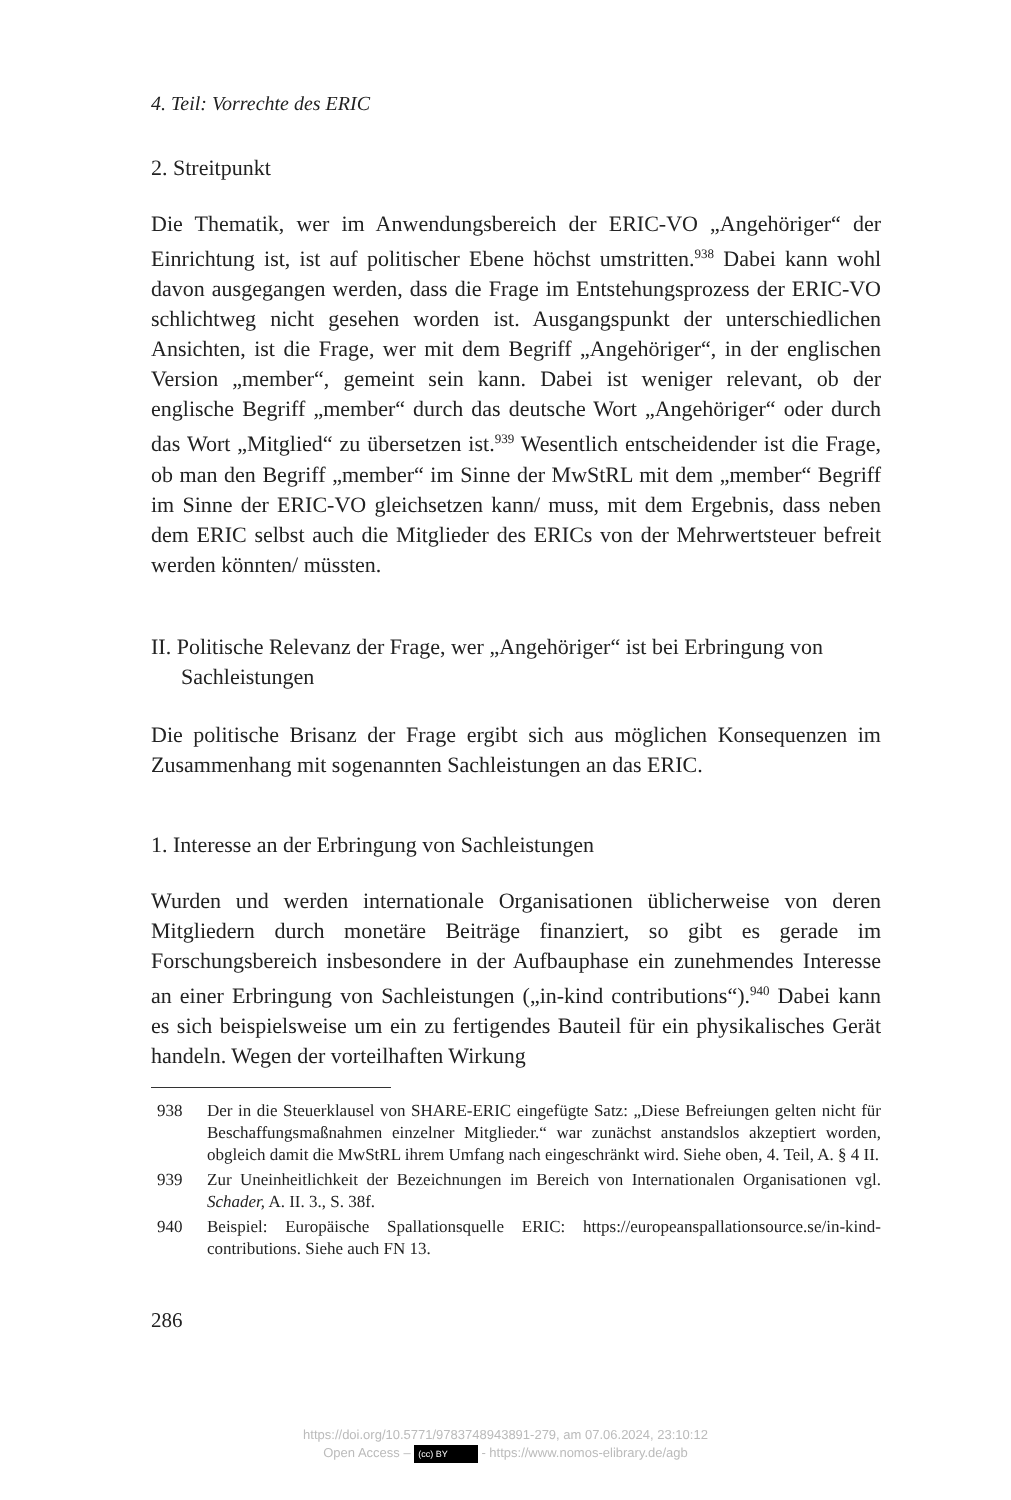4. Teil: Vorrechte des ERIC
2. Streitpunkt
Die Thematik, wer im Anwendungsbereich der ERIC-VO „Angehöriger“ der Einrichtung ist, ist auf politischer Ebene höchst umstritten.<sup>938</sup> Dabei kann wohl davon ausgegangen werden, dass die Frage im Entstehungsprozess der ERIC-VO schlichtweg nicht gesehen worden ist. Ausgangspunkt der unterschiedlichen Ansichten, ist die Frage, wer mit dem Begriff „Angehöriger“, in der englischen Version „member“, gemeint sein kann. Dabei ist weniger relevant, ob der englische Begriff „member“ durch das deutsche Wort „Angehöriger“ oder durch das Wort „Mitglied“ zu übersetzen ist.<sup>939</sup> Wesentlich entscheidender ist die Frage, ob man den Begriff „member“ im Sinne der MwStRL mit dem „member“ Begriff im Sinne der ERIC-VO gleichsetzen kann/ muss, mit dem Ergebnis, dass neben dem ERIC selbst auch die Mitglieder des ERICs von der Mehrwertsteuer befreit werden könnten/ müssten.
II. Politische Relevanz der Frage, wer „Angehöriger“ ist bei Erbringung von Sachleistungen
Die politische Brisanz der Frage ergibt sich aus möglichen Konsequenzen im Zusammenhang mit sogenannten Sachleistungen an das ERIC.
1. Interesse an der Erbringung von Sachleistungen
Wurden und werden internationale Organisationen üblicherweise von deren Mitgliedern durch monetäre Beiträge finanziert, so gibt es gerade im Forschungsbereich insbesondere in der Aufbauphase ein zunehmendes Interesse an einer Erbringung von Sachleistungen („in-kind contributions“).<sup>940</sup> Dabei kann es sich beispielsweise um ein zu fertigendes Bauteil für ein physikalisches Gerät handeln. Wegen der vorteilhaften Wirkung
938 Der in die Steuerklausel von SHARE-ERIC eingefügte Satz: „Diese Befreiungen gelten nicht für Beschaffungsmaßnahmen einzelner Mitglieder.“ war zunächst anstandslos akzeptiert worden, obgleich damit die MwStRL ihrem Umfang nach eingeschränkt wird. Siehe oben, 4. Teil, A. § 4 II.
939 Zur Uneinheitlichkeit der Bezeichnungen im Bereich von Internationalen Organisationen vgl. Schader, A. II. 3., S. 38f.
940 Beispiel: Europäische Spallationsquelle ERIC: https://europeanspallationsource.se/in-kind-contributions. Siehe auch FN 13.
286
https://doi.org/10.5771/9783748943891-279, am 07.06.2024, 23:10:12
Open Access – (cc) BY - https://www.nomos-elibrary.de/agb